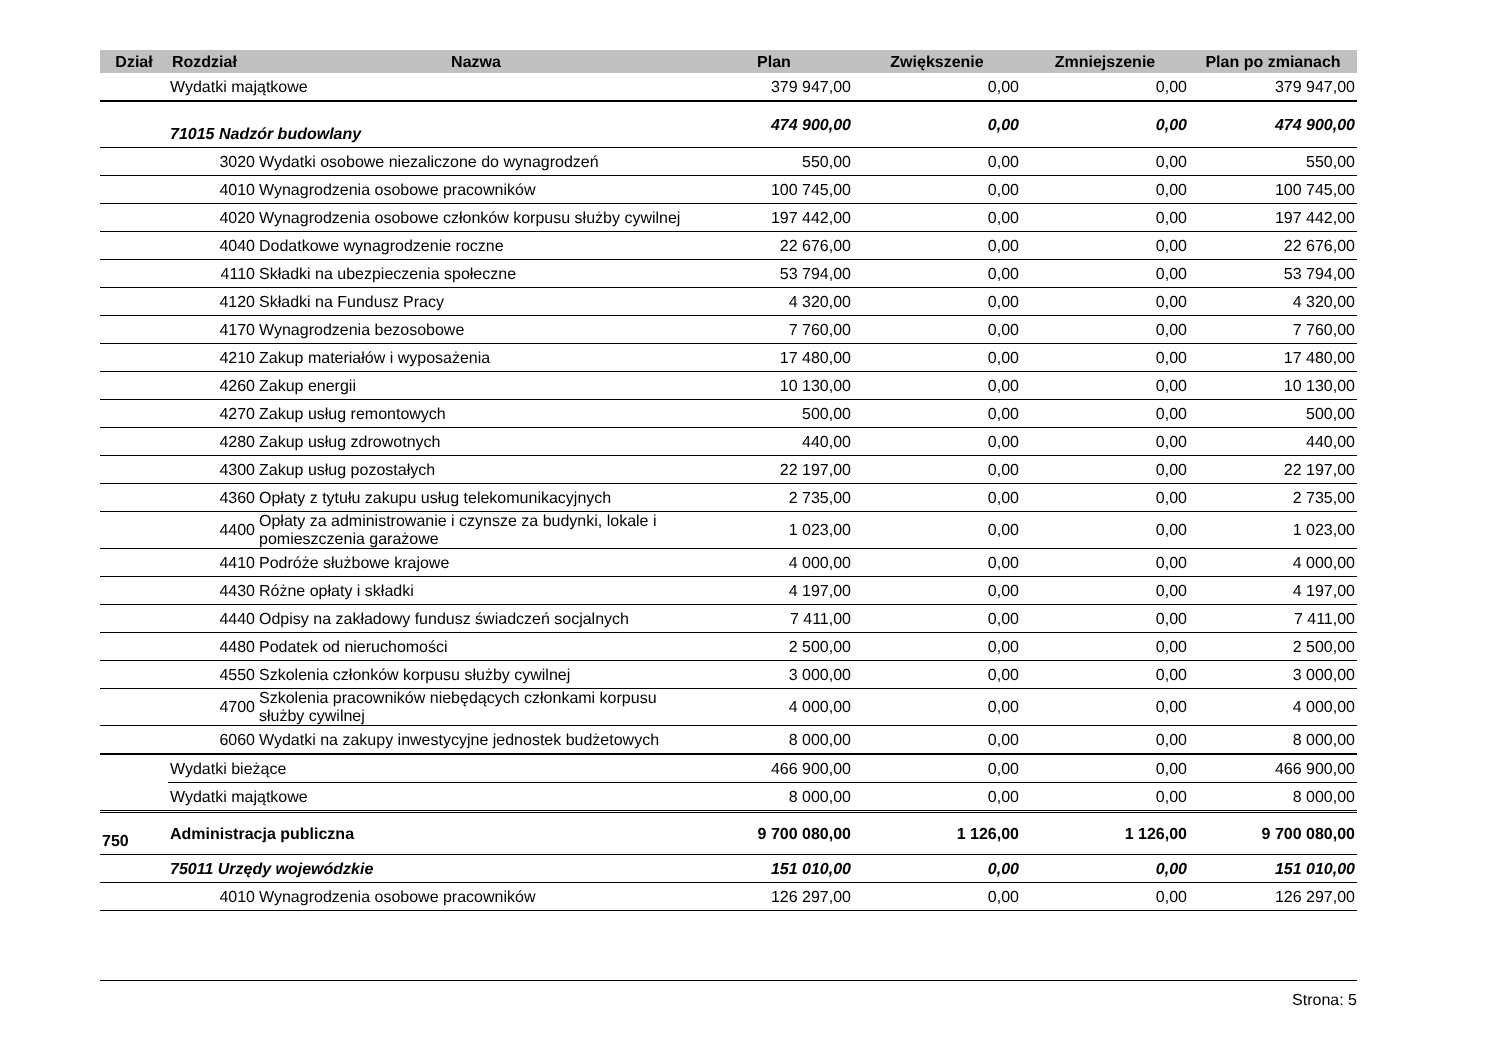| Dział | Rozdział | Nazwa | Plan | Zwiększenie | Zmniejszenie | Plan po zmianach |
| --- | --- | --- | --- | --- | --- | --- |
| | Wydatki majątkowe | | 379 947,00 | 0,00 | 0,00 | 379 947,00 |
| | 71015 Nadzór budowlany | | 474 900,00 | 0,00 | 0,00 | 474 900,00 |
| | 3020 | Wydatki osobowe niezaliczone do wynagrodzeń | 550,00 | 0,00 | 0,00 | 550,00 |
| | 4010 | Wynagrodzenia osobowe pracowników | 100 745,00 | 0,00 | 0,00 | 100 745,00 |
| | 4020 | Wynagrodzenia osobowe członków korpusu służby cywilnej | 197 442,00 | 0,00 | 0,00 | 197 442,00 |
| | 4040 | Dodatkowe wynagrodzenie roczne | 22 676,00 | 0,00 | 0,00 | 22 676,00 |
| | 4110 | Składki na ubezpieczenia społeczne | 53 794,00 | 0,00 | 0,00 | 53 794,00 |
| | 4120 | Składki na Fundusz Pracy | 4 320,00 | 0,00 | 0,00 | 4 320,00 |
| | 4170 | Wynagrodzenia bezosobowe | 7 760,00 | 0,00 | 0,00 | 7 760,00 |
| | 4210 | Zakup materiałów i wyposażenia | 17 480,00 | 0,00 | 0,00 | 17 480,00 |
| | 4260 | Zakup energii | 10 130,00 | 0,00 | 0,00 | 10 130,00 |
| | 4270 | Zakup usług remontowych | 500,00 | 0,00 | 0,00 | 500,00 |
| | 4280 | Zakup usług zdrowotnych | 440,00 | 0,00 | 0,00 | 440,00 |
| | 4300 | Zakup usług pozostałych | 22 197,00 | 0,00 | 0,00 | 22 197,00 |
| | 4360 | Opłaty z tytułu zakupu usług telekomunikacyjnych | 2 735,00 | 0,00 | 0,00 | 2 735,00 |
| | 4400 | Opłaty za administrowanie i czynsze za budynki, lokale i pomieszczenia garażowe | 1 023,00 | 0,00 | 0,00 | 1 023,00 |
| | 4410 | Podróże służbowe krajowe | 4 000,00 | 0,00 | 0,00 | 4 000,00 |
| | 4430 | Różne opłaty i składki | 4 197,00 | 0,00 | 0,00 | 4 197,00 |
| | 4440 | Odpisy na zakładowy fundusz świadczeń socjalnych | 7 411,00 | 0,00 | 0,00 | 7 411,00 |
| | 4480 | Podatek od nieruchomości | 2 500,00 | 0,00 | 0,00 | 2 500,00 |
| | 4550 | Szkolenia członków korpusu służby cywilnej | 3 000,00 | 0,00 | 0,00 | 3 000,00 |
| | 4700 | Szkolenia pracowników niebędących członkami korpusu służby cywilnej | 4 000,00 | 0,00 | 0,00 | 4 000,00 |
| | 6060 | Wydatki na zakupy inwestycyjne jednostek budżetowych | 8 000,00 | 0,00 | 0,00 | 8 000,00 |
| | Wydatki bieżące | | 466 900,00 | 0,00 | 0,00 | 466 900,00 |
| | Wydatki majątkowe | | 8 000,00 | 0,00 | 0,00 | 8 000,00 |
| 750 | Administracja publiczna | | 9 700 080,00 | 1 126,00 | 1 126,00 | 9 700 080,00 |
| | 75011 Urzędy wojewódzkie | | 151 010,00 | 0,00 | 0,00 | 151 010,00 |
| | 4010 | Wynagrodzenia osobowe pracowników | 126 297,00 | 0,00 | 0,00 | 126 297,00 |
Strona: 5